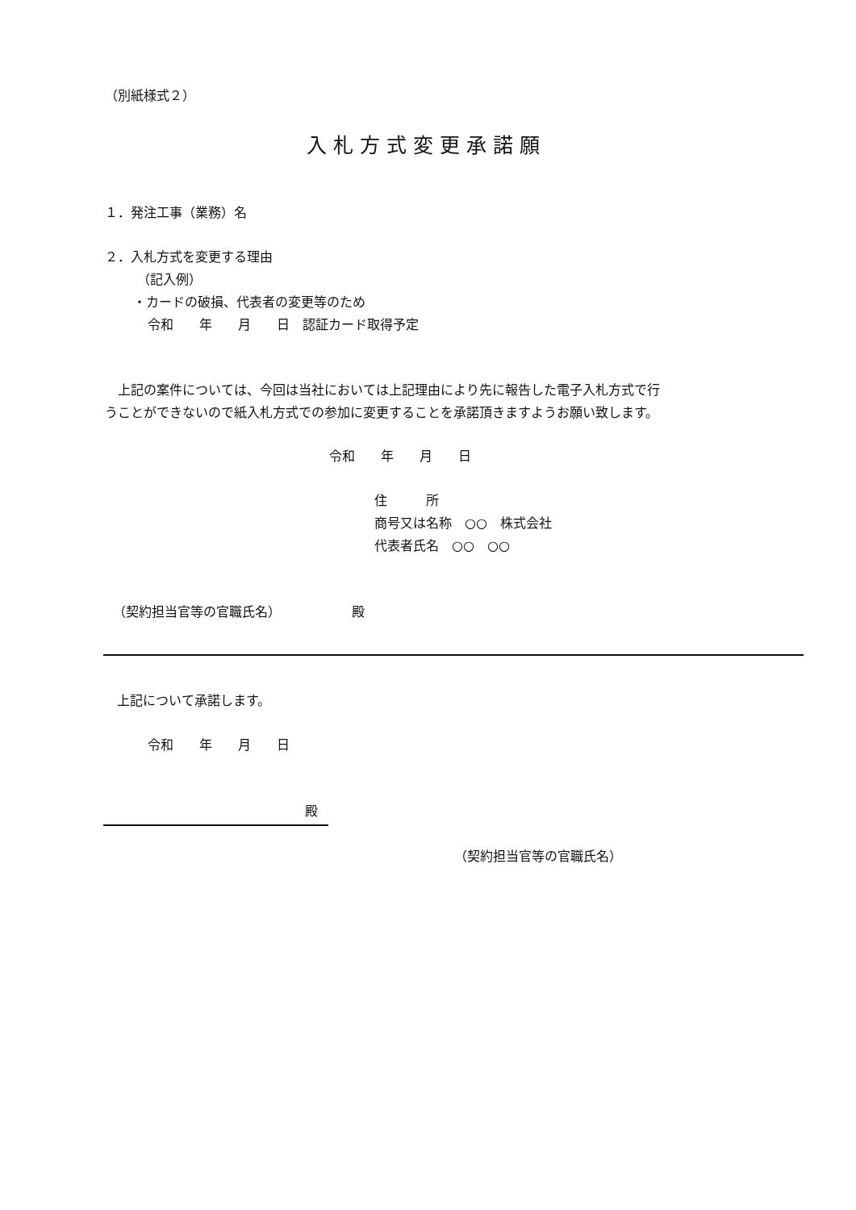（別紙様式２）
入札方式変更承諾願
１．発注工事（業務）名
２．入札方式を変更する理由
（記入例）
・カードの破損、代表者の変更等のため
令和　　年　　月　　日　認証カード取得予定
　上記の案件については、今回は当社においては上記理由により先に報告した電子入札方式で行
うことができないので紙入札方式での参加に変更することを承諾頂きますようお願い致します。
令和　　年　　月　　日
住　　　所
商号又は名称　○○　株式会社
代表者氏名　○○　○○
（契約担当官等の官職氏名）　　　　　　殿
上記について承諾します。
令和　　年　　月　　日
殿
（契約担当官等の官職氏名）